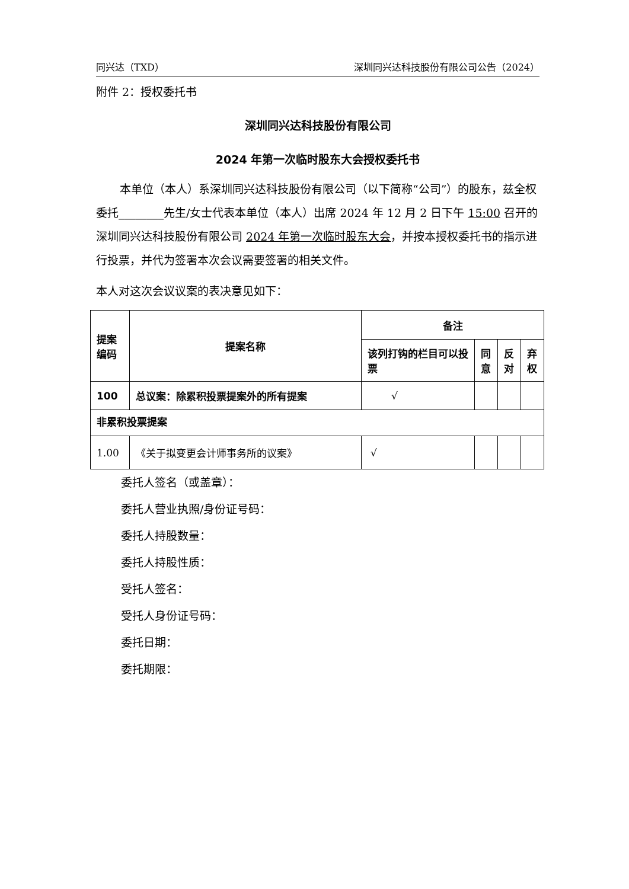同兴达（TXD） 深圳同兴达科技股份有限公司公告（2024）
附件 2：授权委托书
深圳同兴达科技股份有限公司
2024 年第一次临时股东大会授权委托书
本单位（本人）系深圳同兴达科技股份有限公司（以下简称“公司”）的股东，兹全权委托________先生/女士代表本单位（本人）出席 2024 年 12 月 2 日下午 15:00 召开的深圳同兴达科技股份有限公司 2024 年第一次临时股东大会，并按本授权委托书的指示进行投票，并代为签署本次会议需要签署的相关文件。
本人对这次会议议案的表决意见如下：
| 提案编码 | 提案名称 | 备注 | | | |
| --- | --- | --- | --- | --- | --- |
| | | 该列打钩的栏目可以投票 | 同意 | 反对 | 弃权 |
| 100 | 总议案：除累积投票提案外的所有提案 | √ | | | |
| 非累积投票提案 | | | | | |
| 1.00 | 《关于拟变更会计师事务所的议案》 | √ | | | |
委托人签名（或盖章）：
委托人营业执照/身份证号码：
委托人持股数量：
委托人持股性质：
受托人签名：
受托人身份证号码：
委托日期：
委托期限：